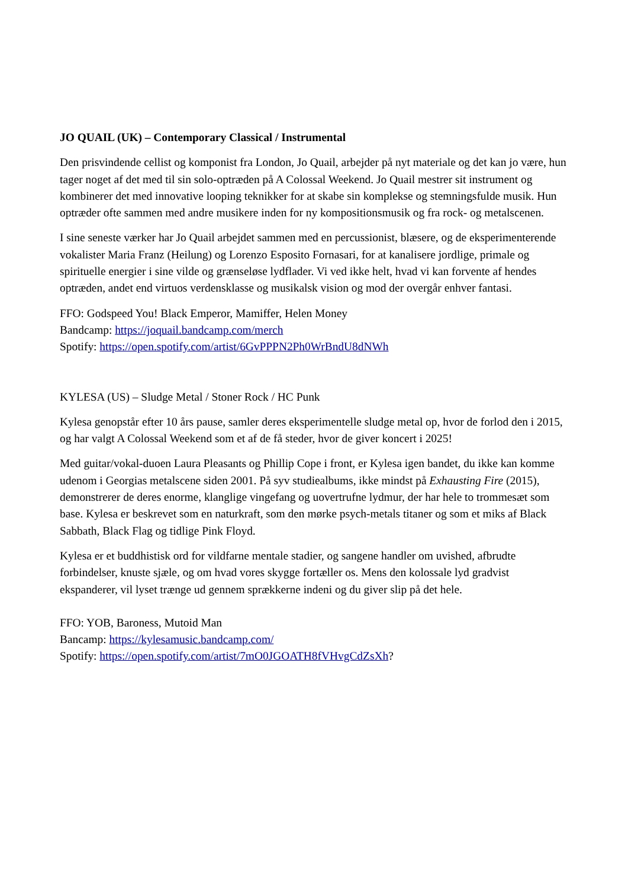JO QUAIL (UK) – Contemporary Classical / Instrumental
Den prisvindende cellist og komponist fra London, Jo Quail, arbejder på nyt materiale og det kan jo være, hun tager noget af det med til sin solo-optræden på A Colossal Weekend. Jo Quail mestrer sit instrument og kombinerer det med innovative looping teknikker for at skabe sin komplekse og stemningsfulde musik. Hun optræder ofte sammen med andre musikere inden for ny kompositionsmusik og fra rock- og metalscenen.
I sine seneste værker har Jo Quail arbejdet sammen med en percussionist, blæsere, og de eksperimenterende vokalister Maria Franz (Heilung) og Lorenzo Esposito Fornasari, for at kanalisere jordlige, primale og spirituelle energier i sine vilde og grænseløse lydflader. Vi ved ikke helt, hvad vi kan forvente af hendes optræden, andet end virtuos verdensklasse og musikalsk vision og mod der overgår enhver fantasi.
FFO: Godspeed You! Black Emperor, Mamiffer, Helen Money
Bandcamp: https://joquail.bandcamp.com/merch
Spotify: https://open.spotify.com/artist/6GvPPPN2Ph0WrBndU8dNWh
KYLESA (US) – Sludge Metal / Stoner Rock / HC Punk
Kylesa genopstår efter 10 års pause, samler deres eksperimentelle sludge metal op, hvor de forlod den i 2015, og har valgt A Colossal Weekend som et af de få steder, hvor de giver koncert i 2025!
Med guitar/vokal-duoen Laura Pleasants og Phillip Cope i front, er Kylesa igen bandet, du ikke kan komme udenom i Georgias metalscene siden 2001. På syv studiealbums, ikke mindst på Exhausting Fire (2015), demonstrerer de deres enorme, klanglige vingefang og uovertrufne lydmur, der har hele to trommesæt som base. Kylesa er beskrevet som en naturkraft, som den mørke psych-metals titaner og som et miks af Black Sabbath, Black Flag og tidlige Pink Floyd.
Kylesa er et buddhistisk ord for vildfarne mentale stadier, og sangene handler om uvished, afbrudte forbindelser, knuste sjæle, og om hvad vores skygge fortæller os. Mens den kolossale lyd gradvist ekspanderer, vil lyset trænge ud gennem sprækkerne indeni og du giver slip på det hele.
FFO: YOB, Baroness, Mutoid Man
Bancamp: https://kylesamusic.bandcamp.com/
Spotify: https://open.spotify.com/artist/7mO0JGOATH8fVHvgCdZsXh?